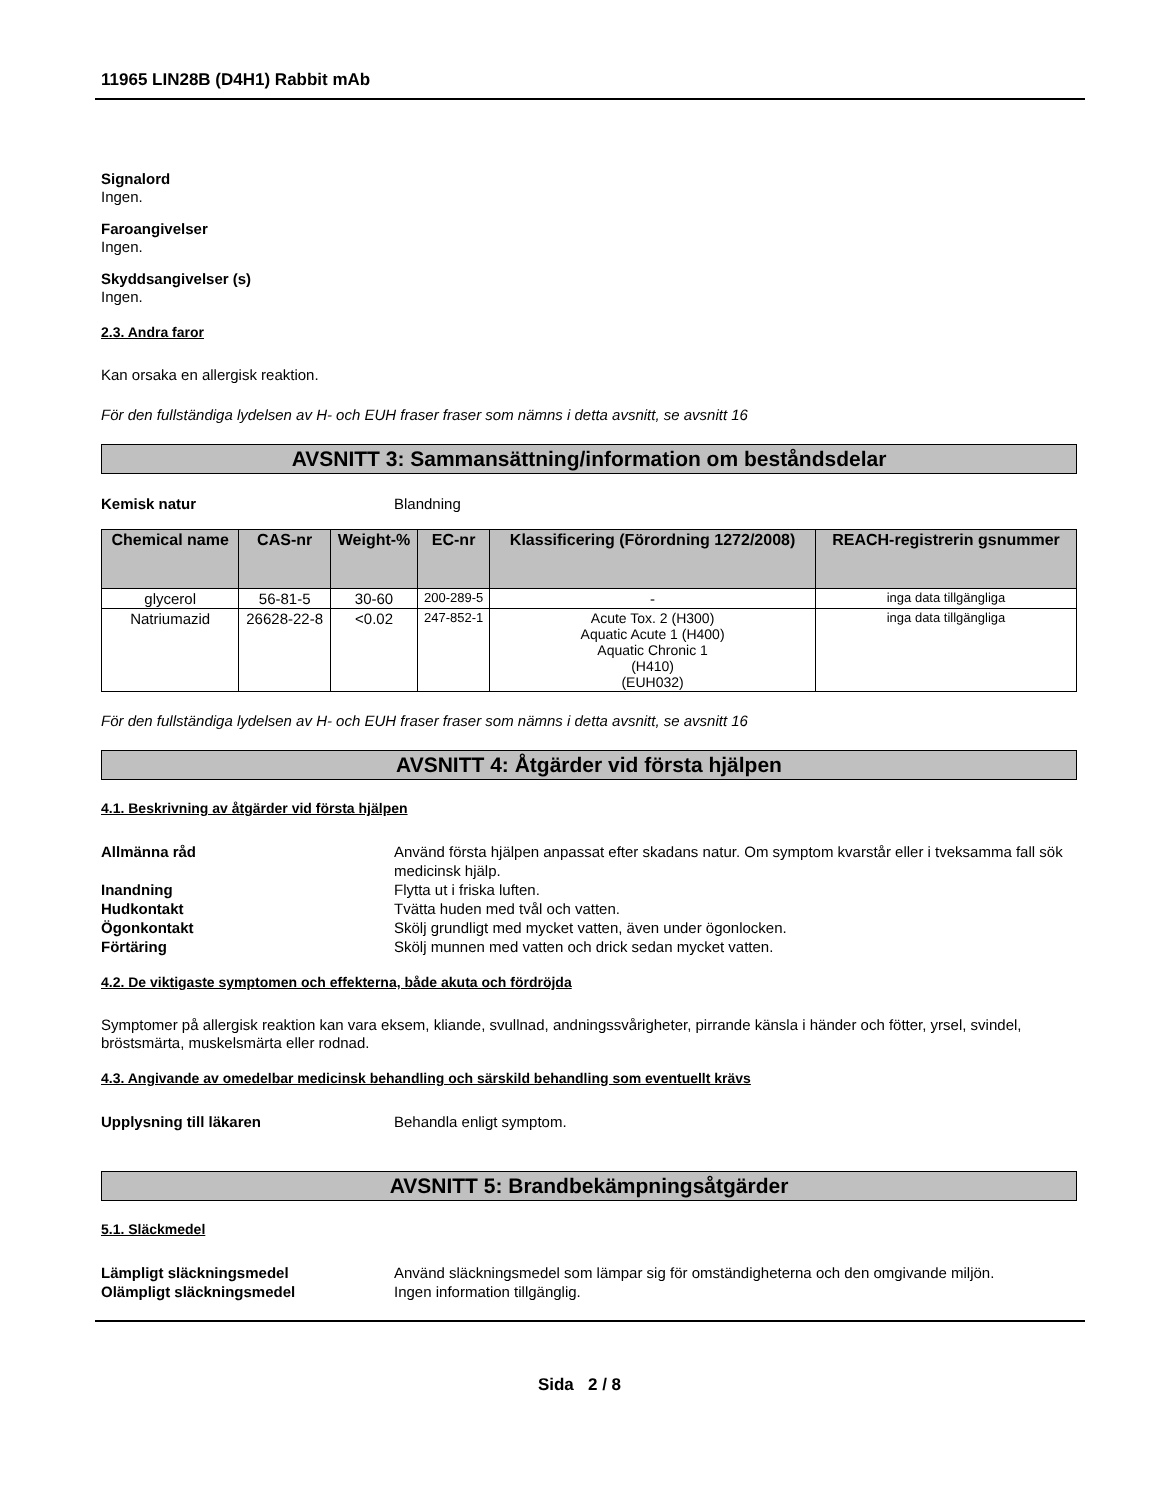11965 LIN28B (D4H1) Rabbit mAb
Signalord
Ingen.
Faroangivelser
Ingen.
Skyddsangivelser (s)
Ingen.
2.3. Andra faror
Kan orsaka en allergisk reaktion.
För den fullständiga lydelsen av H- och EUH fraser fraser som nämns i detta avsnitt, se avsnitt 16
AVSNITT 3: Sammansättning/information om beståndsdelar
Kemisk natur Blandning
| Chemical name | CAS-nr | Weight-% | EC-nr | Klassificering (Förordning 1272/2008) | REACH-registrerin gsnummer |
| --- | --- | --- | --- | --- | --- |
| glycerol | 56-81-5 | 30-60 | 200-289-5 | - | inga data tillgängliga |
| Natriumazid | 26628-22-8 | <0.02 | 247-852-1 | Acute Tox. 2 (H300) Aquatic Acute 1 (H400) Aquatic Chronic 1 (H410) (EUH032) | inga data tillgängliga |
För den fullständiga lydelsen av H- och EUH fraser fraser som nämns i detta avsnitt, se avsnitt 16
AVSNITT 4: Åtgärder vid första hjälpen
4.1. Beskrivning av åtgärder vid första hjälpen
Allmänna råd Använd första hjälpen anpassat efter skadans natur. Om symptom kvarstår eller i tveksamma fall sök medicinsk hjälp.
Inandning Flytta ut i friska luften.
Hudkontakt Tvätta huden med tvål och vatten.
Ögonkontakt Skölj grundligt med mycket vatten, även under ögonlocken.
Förtäring Skölj munnen med vatten och drick sedan mycket vatten.
4.2. De viktigaste symptomen och effekterna, både akuta och fördröjda
Symptomer på allergisk reaktion kan vara eksem, kliande, svullnad, andningssvårigheter, pirrande känsla i händer och fötter, yrsel, svindel, bröstsmärta, muskelsmärta eller rodnad.
4.3. Angivande av omedelbar medicinsk behandling och särskild behandling som eventuellt krävs
Upplysning till läkaren Behandla enligt symptom.
AVSNITT 5: Brandbekämpningsåtgärder
5.1. Släckmedel
Lämpligt släckningsmedel Använd släckningsmedel som lämpar sig för omständigheterna och den omgivande miljön.
Olämpligt släckningsmedel Ingen information tillgänglig.
Sida 2 / 8